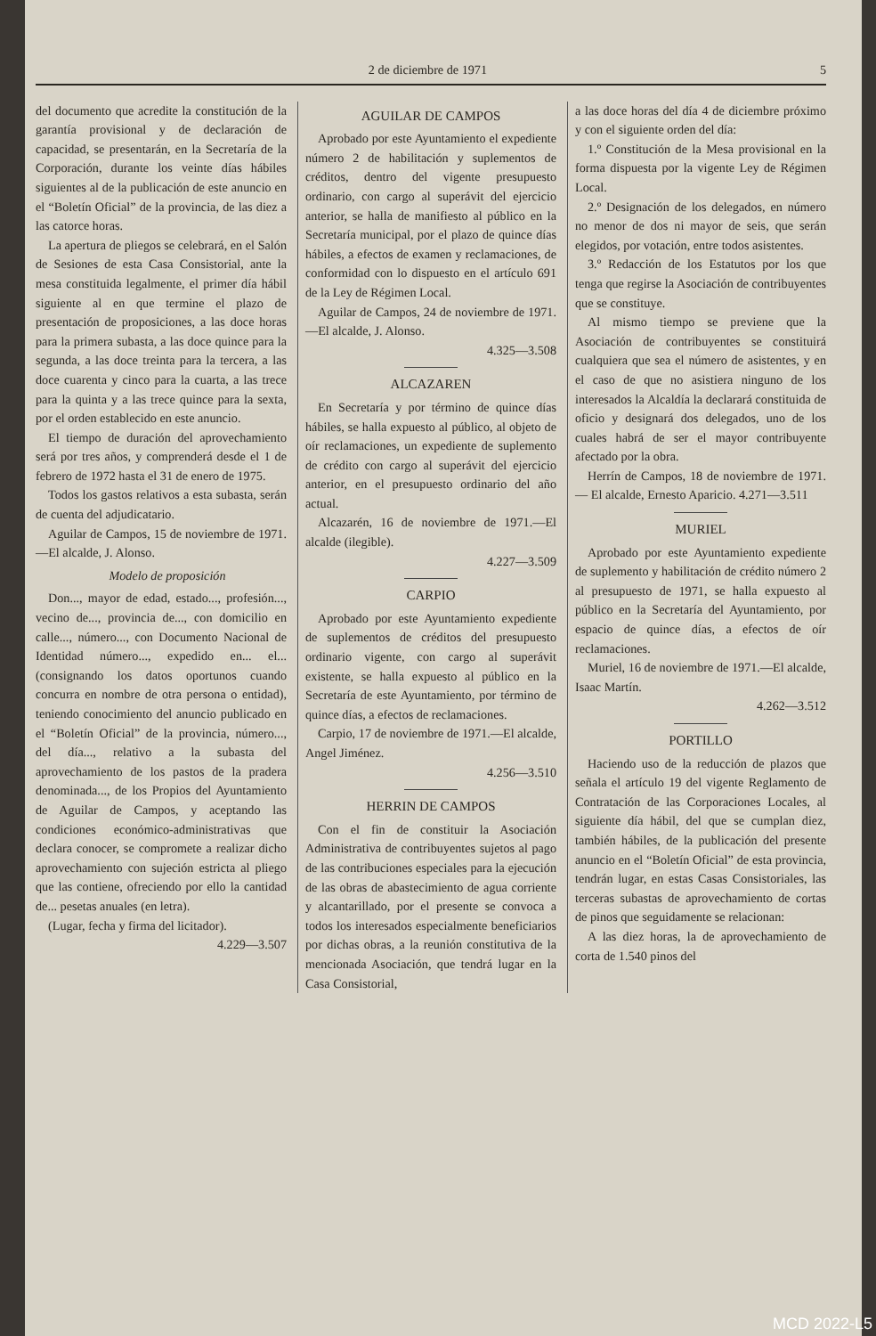2 de diciembre de 1971 5
del documento que acredite la constitución de la garantía provisional y de declaración de capacidad, se presentarán, en la Secretaría de la Corporación, durante los veinte días hábiles siguientes al de la publicación de este anuncio en el “Boletín Oficial” de la provincia, de las diez a las catorce horas.
La apertura de pliegos se celebrará, en el Salón de Sesiones de esta Casa Consistorial, ante la mesa constituida legalmente, el primer día hábil siguiente al en que termine el plazo de presentación de proposiciones, a las doce horas para la primera subasta, a las doce quince para la segunda, a las doce treinta para la tercera, a las doce cuarenta y cinco para la cuarta, a las trece para la quinta y a las trece quince para la sexta, por el orden establecido en este anuncio.
El tiempo de duración del aprovechamiento será por tres años, y comprenderá desde el 1 de febrero de 1972 hasta el 31 de enero de 1975.
Todos los gastos relativos a esta subasta, serán de cuenta del adjudicatario.
Aguilar de Campos, 15 de noviembre de 1971.—El alcalde, J. Alonso.
Modelo de proposición
Don..., mayor de edad, estado..., profesión..., vecino de..., provincia de..., con domicilio en calle..., número..., con Documento Nacional de Identidad número..., expedido en... el... (consignando los datos oportunos cuando concurra en nombre de otra persona o entidad), teniendo conocimiento del anuncio publicado en el “Boletín Oficial” de la provincia, número..., del día..., relativo a la subasta del aprovechamiento de los pastos de la pradera denominada..., de los Propios del Ayuntamiento de Aguilar de Campos, y aceptando las condiciones económico-administrativas que declara conocer, se compromete a realizar dicho aprovechamiento con sujeción estricta al pliego que las contiene, ofreciendo por ello la cantidad de... pesetas anuales (en letra).
(Lugar, fecha y firma del licitador).
4.229—3.507
AGUILAR DE CAMPOS
Aprobado por este Ayuntamiento el expediente número 2 de habilitación y suplementos de créditos, dentro del vigente presupuesto ordinario, con cargo al superávit del ejercicio anterior, se halla de manifiesto al público en la Secretaría municipal, por el plazo de quince días hábiles, a efectos de examen y reclamaciones, de conformidad con lo dispuesto en el artículo 691 de la Ley de Régimen Local.
Aguilar de Campos, 24 de noviembre de 1971.—El alcalde, J. Alonso.
4.325—3.508
ALCAZAREN
En Secretaría y por término de quince días hábiles, se halla expuesto al público, al objeto de oír reclamaciones, un expediente de suplemento de crédito con cargo al superávit del ejercicio anterior, en el presupuesto ordinario del año actual.
Alcazarén, 16 de noviembre de 1971.—El alcalde (ilegible).
4.227—3.509
CARPIO
Aprobado por este Ayuntamiento expediente de suplementos de créditos del presupuesto ordinario vigente, con cargo al superávit existente, se halla expuesto al público en la Secretaría de este Ayuntamiento, por término de quince días, a efectos de reclamaciones.
Carpio, 17 de noviembre de 1971.—El alcalde, Angel Jiménez.
4.256—3.510
HERRIN DE CAMPOS
Con el fin de constituir la Asociación Administrativa de contribuyentes sujetos al pago de las contribuciones especiales para la ejecución de las obras de abastecimiento de agua corriente y alcantarillado, por el presente se convoca a todos los interesados especialmente beneficiarios por dichas obras, a la reunión constitutiva de la mencionada Asociación, que tendrá lugar en la Casa Consistorial,
a las doce horas del día 4 de diciembre próximo y con el siguiente orden del día:
1.º Constitución de la Mesa provisional en la forma dispuesta por la vigente Ley de Régimen Local.
2.º Designación de los delegados, en número no menor de dos ni mayor de seis, que serán elegidos, por votación, entre todos asistentes.
3.º Redacción de los Estatutos por los que tenga que regirse la Asociación de contribuyentes que se constituye.
Al mismo tiempo se previene que la Asociación de contribuyentes se constituirá cualquiera que sea el número de asistentes, y en el caso de que no asistiera ninguno de los interesados la Alcaldía la declarará constituida de oficio y designará dos delegados, uno de los cuales habrá de ser el mayor contribuyente afectado por la obra.
Herrín de Campos, 18 de noviembre de 1971. — El alcalde, Ernesto Aparicio. 4.271—3.511
MURIEL
Aprobado por este Ayuntamiento expediente de suplemento y habilitación de crédito número 2 al presupuesto de 1971, se halla expuesto al público en la Secretaría del Ayuntamiento, por espacio de quince días, a efectos de oír reclamaciones.
Muriel, 16 de noviembre de 1971.—El alcalde, Isaac Martín.
4.262—3.512
PORTILLO
Haciendo uso de la reducción de plazos que señala el artículo 19 del vigente Reglamento de Contratación de las Corporaciones Locales, al siguiente día hábil, del que se cumplan diez, también hábiles, de la publicación del presente anuncio en el “Boletín Oficial” de esta provincia, tendrán lugar, en estas Casas Consistoriales, las terceras subastas de aprovechamiento de cortas de pinos que seguidamente se relacionan:
A las diez horas, la de aprovechamiento de corta de 1.540 pinos del
MCD 2022-L5